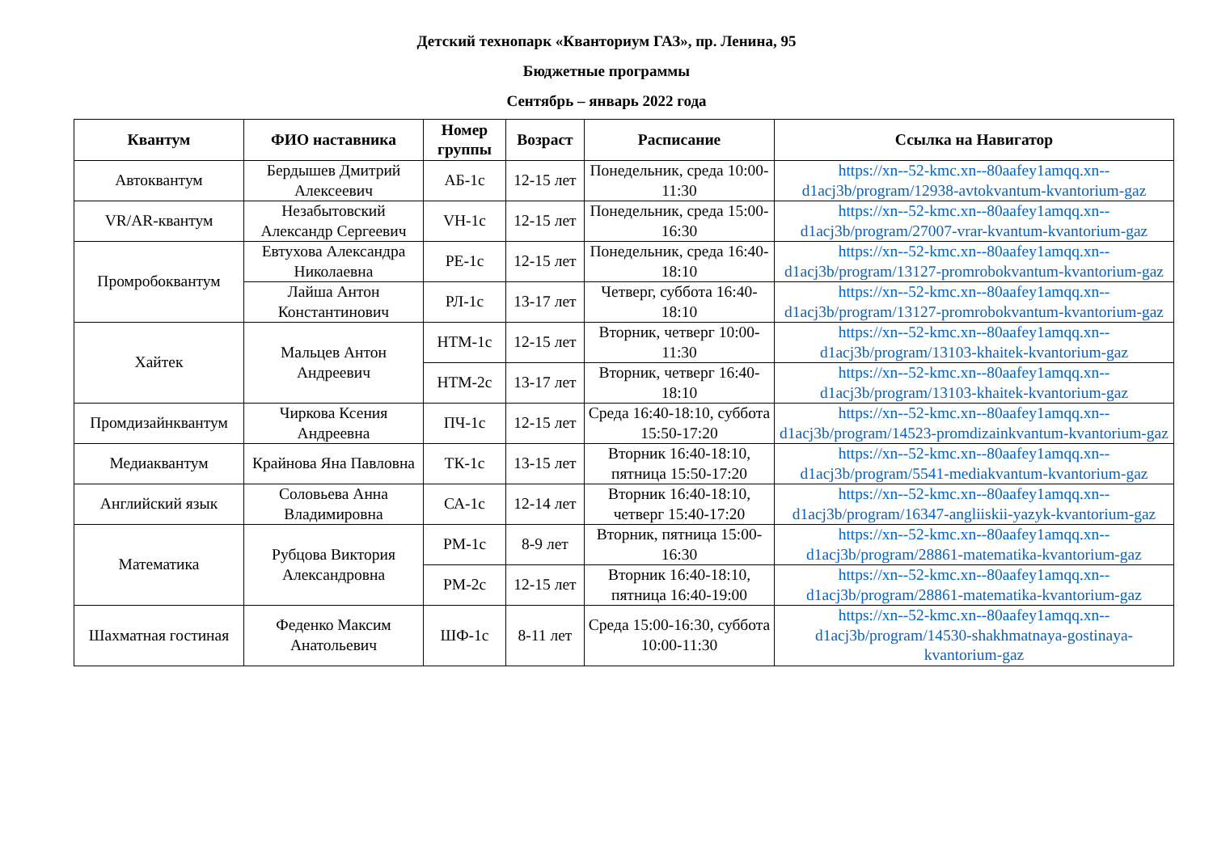Детский технопарк «Кванториум ГАЗ», пр. Ленина, 95
Бюджетные программы
Сентябрь – январь 2022 года
| Квантум | ФИО наставника | Номер группы | Возраст | Расписание | Ссылка на Навигатор |
| --- | --- | --- | --- | --- | --- |
| Автоквантум | Бердышев Дмитрий Алексеевич | АБ-1с | 12-15 лет | Понедельник, среда 10:00-11:30 | https://xn--52-kmc.xn--80aafey1amqq.xn--d1acj3b/program/12938-avtokvantum-kvantorium-gaz |
| VR/AR-квантум | Незабытовский Александр Сергеевич | VH-1с | 12-15 лет | Понедельник, среда 15:00-16:30 | https://xn--52-kmc.xn--80aafey1amqq.xn--d1acj3b/program/27007-vrar-kvantum-kvantorium-gaz |
| Промробоквантум | Евтухова Александра Николаевна | РЕ-1с | 12-15 лет | Понедельник, среда 16:40-18:10 | https://xn--52-kmc.xn--80aafey1amqq.xn--d1acj3b/program/13127-promrobokvantum-kvantorium-gaz |
| | Лайша Антон Константинович | РЛ-1с | 13-17 лет | Четверг, суббота 16:40-18:10 | https://xn--52-kmc.xn--80aafey1amqq.xn--d1acj3b/program/13127-promrobokvantum-kvantorium-gaz |
| Хайтек | Мальцев Антон Андреевич | НТМ-1с | 12-15 лет | Вторник, четверг 10:00-11:30 | https://xn--52-kmc.xn--80aafey1amqq.xn--d1acj3b/program/13103-khaitek-kvantorium-gaz |
| | | НТМ-2с | 13-17 лет | Вторник, четверг 16:40-18:10 | https://xn--52-kmc.xn--80aafey1amqq.xn--d1acj3b/program/13103-khaitek-kvantorium-gaz |
| Промдизайнквантум | Чиркова Ксения Андреевна | ПЧ-1с | 12-15 лет | Среда 16:40-18:10, суббота 15:50-17:20 | https://xn--52-kmc.xn--80aafey1amqq.xn--d1acj3b/program/14523-promdizainkvantum-kvantorium-gaz |
| Медиаквантум | Крайнова Яна Павловна | ТК-1с | 13-15 лет | Вторник 16:40-18:10, пятница 15:50-17:20 | https://xn--52-kmc.xn--80aafey1amqq.xn--d1acj3b/program/5541-mediakvantum-kvantorium-gaz |
| Английский язык | Соловьева Анна Владимировна | СА-1с | 12-14 лет | Вторник 16:40-18:10, четверг 15:40-17:20 | https://xn--52-kmc.xn--80aafey1amqq.xn--d1acj3b/program/16347-angliiskii-yazyk-kvantorium-gaz |
| Математика | Рубцова Виктория Александровна | РМ-1с | 8-9 лет | Вторник, пятница 15:00-16:30 | https://xn--52-kmc.xn--80aafey1amqq.xn--d1acj3b/program/28861-matematika-kvantorium-gaz |
| | | РМ-2с | 12-15 лет | Вторник 16:40-18:10, пятница 16:40-19:00 | https://xn--52-kmc.xn--80aafey1amqq.xn--d1acj3b/program/28861-matematika-kvantorium-gaz |
| Шахматная гостиная | Феденко Максим Анатольевич | ШФ-1с | 8-11 лет | Среда 15:00-16:30, суббота 10:00-11:30 | https://xn--52-kmc.xn--80aafey1amqq.xn--d1acj3b/program/14530-shakhmatnaya-gostinaya-kvantorium-gaz |